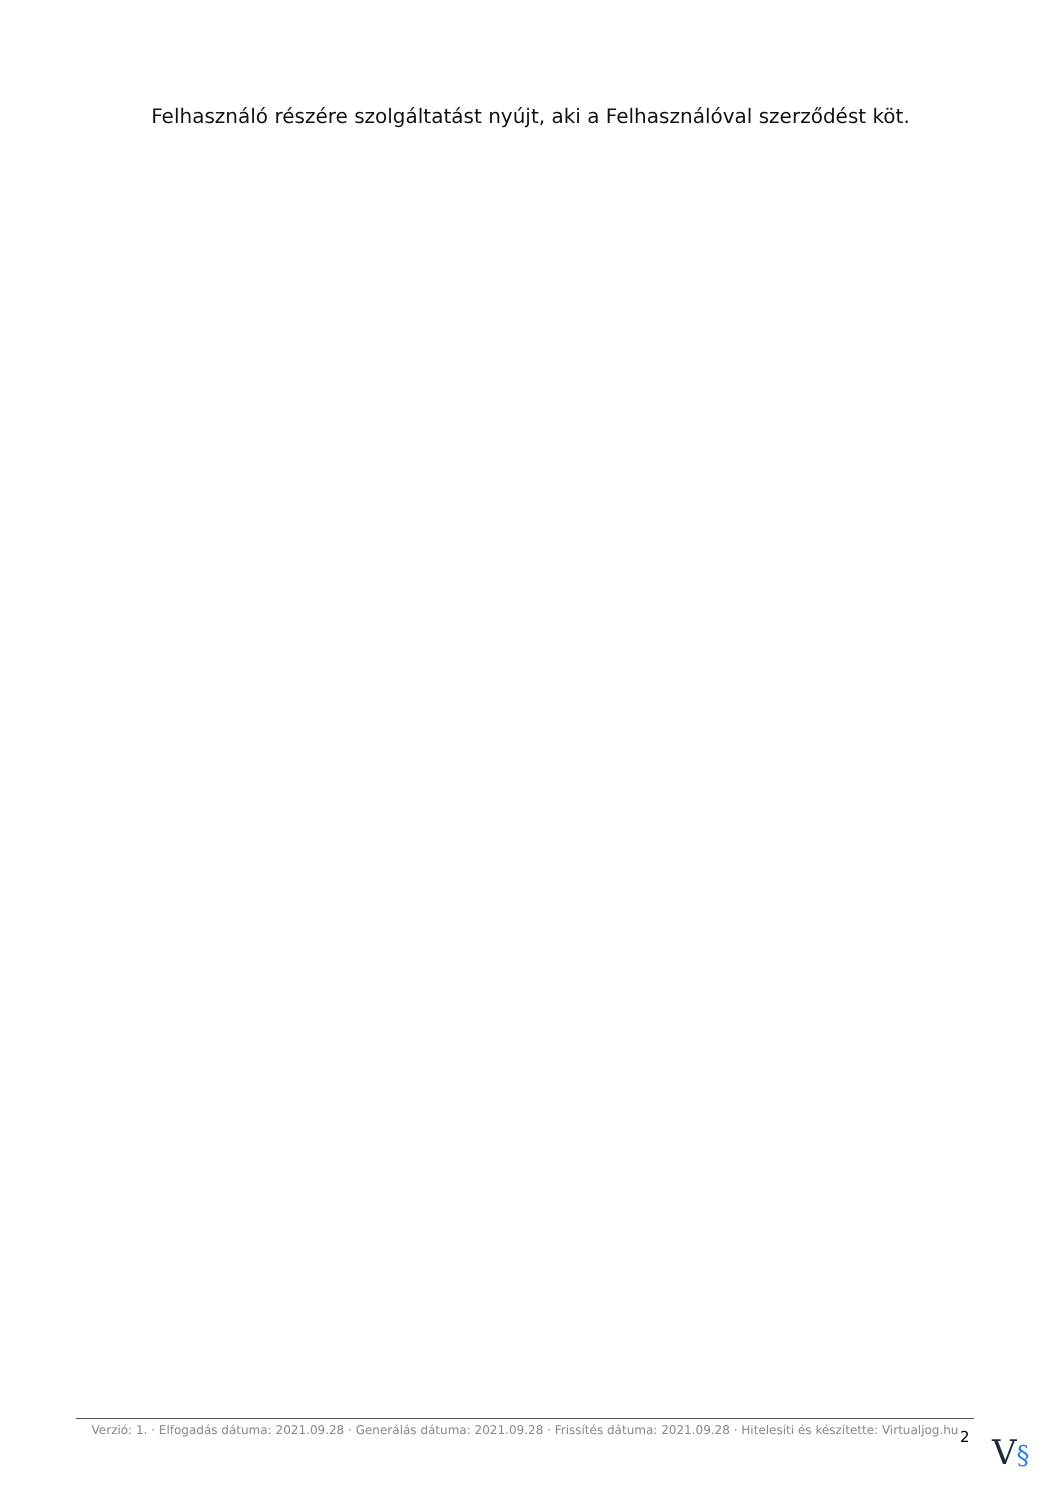Felhasználó részére szolgáltatást nyújt, aki a Felhasználóval szerződést köt.
Verzió: 1. · Elfogadás dátuma: 2021.09.28 · Generálás dátuma: 2021.09.28 · Frissítés dátuma: 2021.09.28 · Hitelesíti és készítette: Virtualjog.hu
2 V§